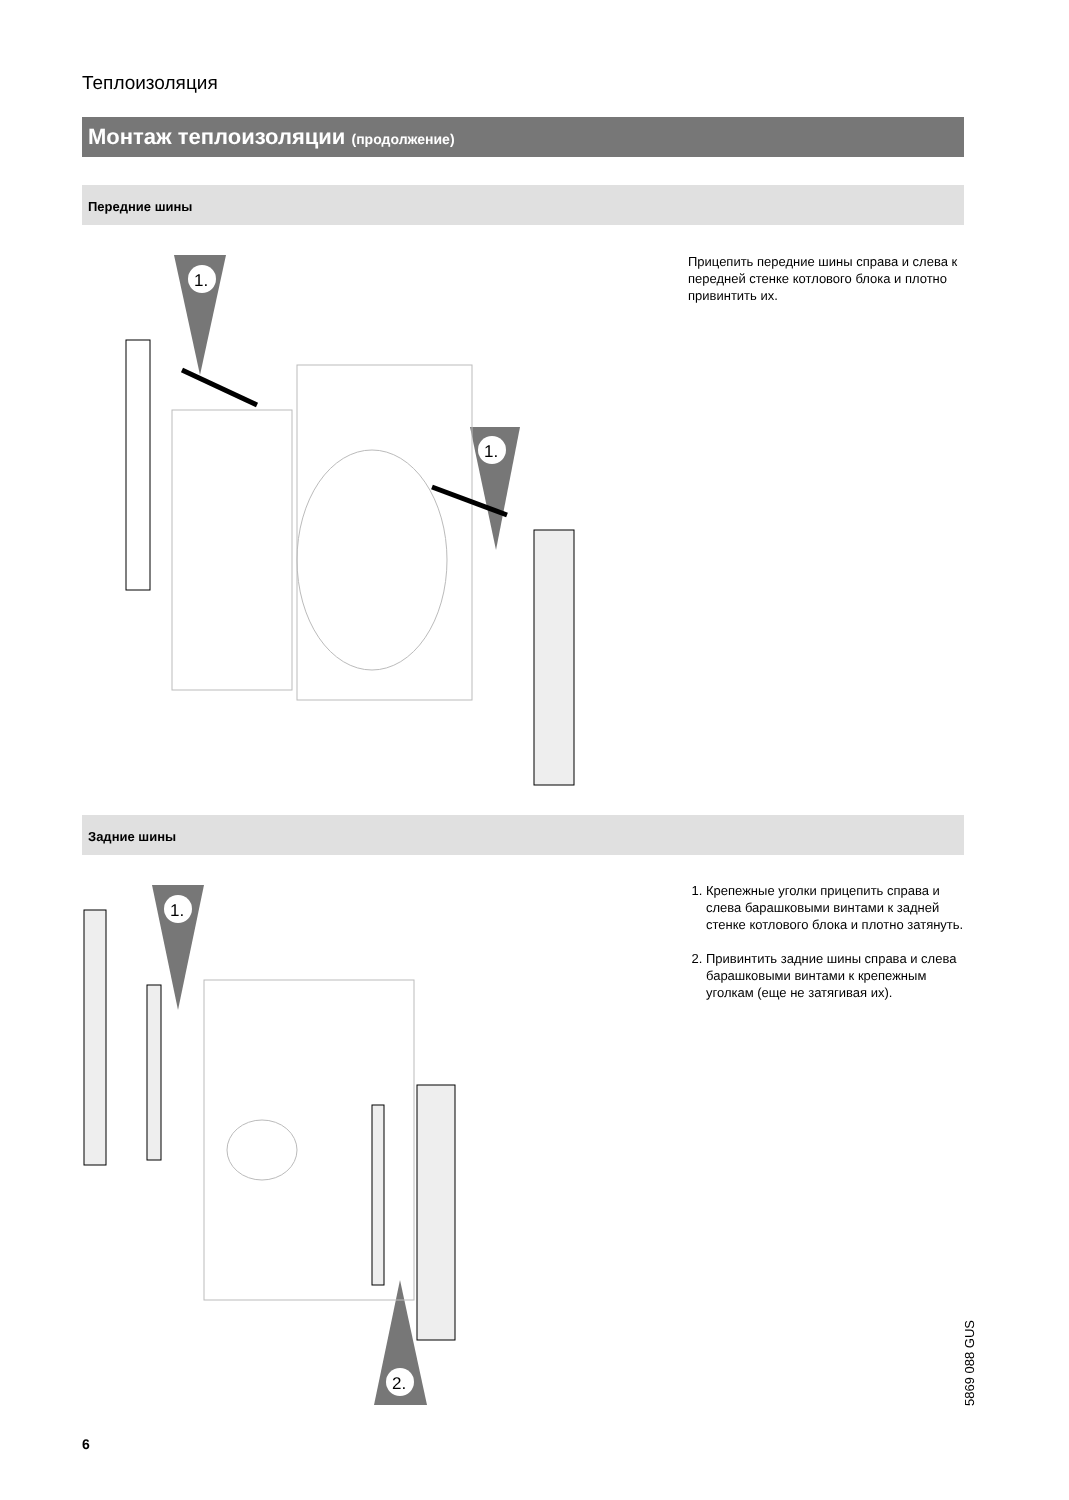Теплоизоляция
Монтаж теплоизоляции (продолжение)
Передние шины
1.
1.
Прицепить передние шины справа и слева к передней стенке котлового блока и плотно привинтить их.
Задние шины
1.
2.
1. Крепежные уголки прицепить справа и слева барашковыми винтами к зад­ней стенке котлового блока и плотно затянуть.
2. Привинтить задние шины справа и слева барашковыми винтами к кре­пежным уголкам (еще не затягивая их).
6
5869 088 GUS